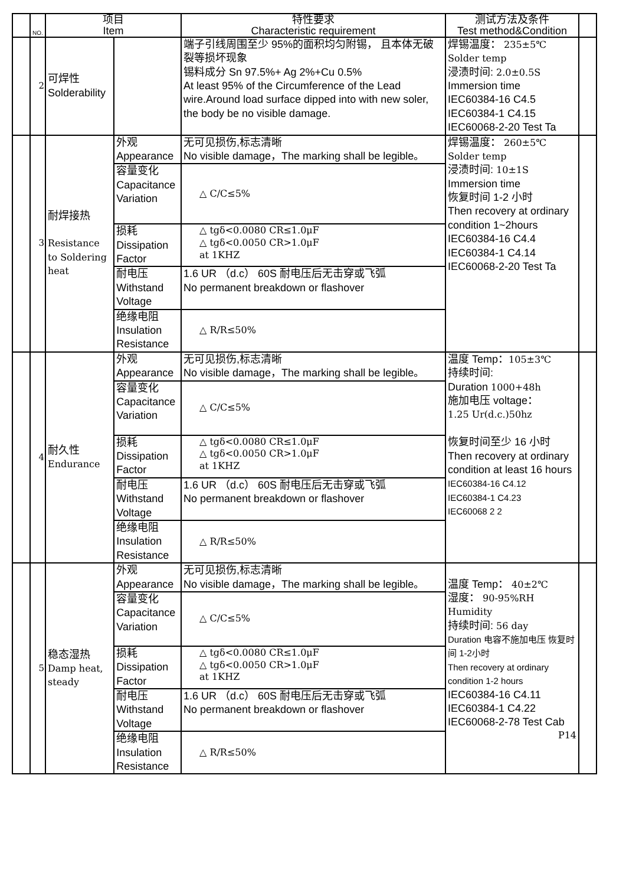| | NO. | 项目 Item | | 特性要求 Characteristic requirement | 测试方法及条件 Test method&Condition | |
| --- | --- | --- | --- | --- | --- | --- |
| | 2 | 可焊性 Solderability | | 端子引线周围至少 95%的面积均匀附锡， 且本体无破裂等损坏现象 锡料成分 Sn 97.5%+ Ag 2%+Cu 0.5% At least 95% of the Circumference of the Lead wire.Around load surface dipped into with new soler, the body be no visible damage. | 焊锡温度： 235±5℃ Solder temp 浸渍时间: 2.0±0.5S Immersion time IEC60384-16 C4.5 IEC60384-1 C4.15 IEC60068-2-20 Test Ta | |
| | 3 | 耐焊接热 Resistance to Soldering heat | 外观 Appearance | 无可见损伤,标志清晰 No visible damage，The marking shall be legible。 | 焊锡温度： 260±5℃ Solder temp 浸渍时间: 10±1S Immersion time 恢复时间 1-2 小时 Then recovery at ordinary condition 1~2hours IEC60384-16 C4.4 IEC60384-1 C4.14 IEC60068-2-20 Test Ta | |
| | | | 容量变化 Capacitance Variation | △ C/C≤5% | | |
| | | | 损耗 Dissipation Factor | △ tgδ<0.0080 CR≤1.0μF △ tgδ<0.0050 CR>1.0μF at 1KHZ | | |
| | | | 耐电压 Withstand Voltage | 1.6 UR （d.c） 60S 耐电压后无击穿或飞弧 No permanent breakdown or flashover | | |
| | | | 绝缘电阻 Insulation Resistance | △ R/R≤50% | | |
| | 4 | 耐久性 Endurance | 外观 Appearance | 无可见损伤,标志清晰 No visible damage，The marking shall be legible。 | 温度 Temp： 105±3℃ 持续时间: Duration 1000+48h 施加电压 voltage： 1.25 Ur(d.c.)50hz 恢复时间至少 16 小时 Then recovery at ordinary condition at least 16 hours IEC60384-16 C4.12 IEC60384-1 C4.23 IEC60068 2 2 | |
| | | | 容量变化 Capacitance Variation | △ C/C≤5% | | |
| | | | 损耗 Dissipation Factor | △ tgδ<0.0080 CR≤1.0μF △ tgδ<0.0050 CR>1.0μF at 1KHZ | | |
| | | | 耐电压 Withstand Voltage | 1.6 UR （d.c） 60S 耐电压后无击穿或飞弧 No permanent breakdown or flashover | | |
| | | | 绝缘电阻 Insulation Resistance | △ R/R≤50% | | |
| | 5 | 稳态湿热 Damp heat, steady | 外观 Appearance | 无可见损伤,标志清晰 No visible damage，The marking shall be legible。 | 温度 Temp： 40±2℃ 湿度： 90-95%RH Humidity 持续时间: 56 day Duration 电容不施加电压 恢复时间 1-2小时 Then recovery at ordinary condition 1-2 hours IEC60384-16 C4.11 IEC60384-1 C4.22 IEC60068-2-78 Test Cab P14 | |
| | | | 容量变化 Capacitance Variation | △ C/C≤5% | | |
| | | | 损耗 Dissipation Factor | △ tgδ<0.0080 CR≤1.0μF △ tgδ<0.0050 CR>1.0μF at 1KHZ | | |
| | | | 耐电压 Withstand Voltage | 1.6 UR （d.c） 60S 耐电压后无击穿或飞弧 No permanent breakdown or flashover | | |
| | | | 绝缘电阻 Insulation Resistance | △ R/R≤50% | | |